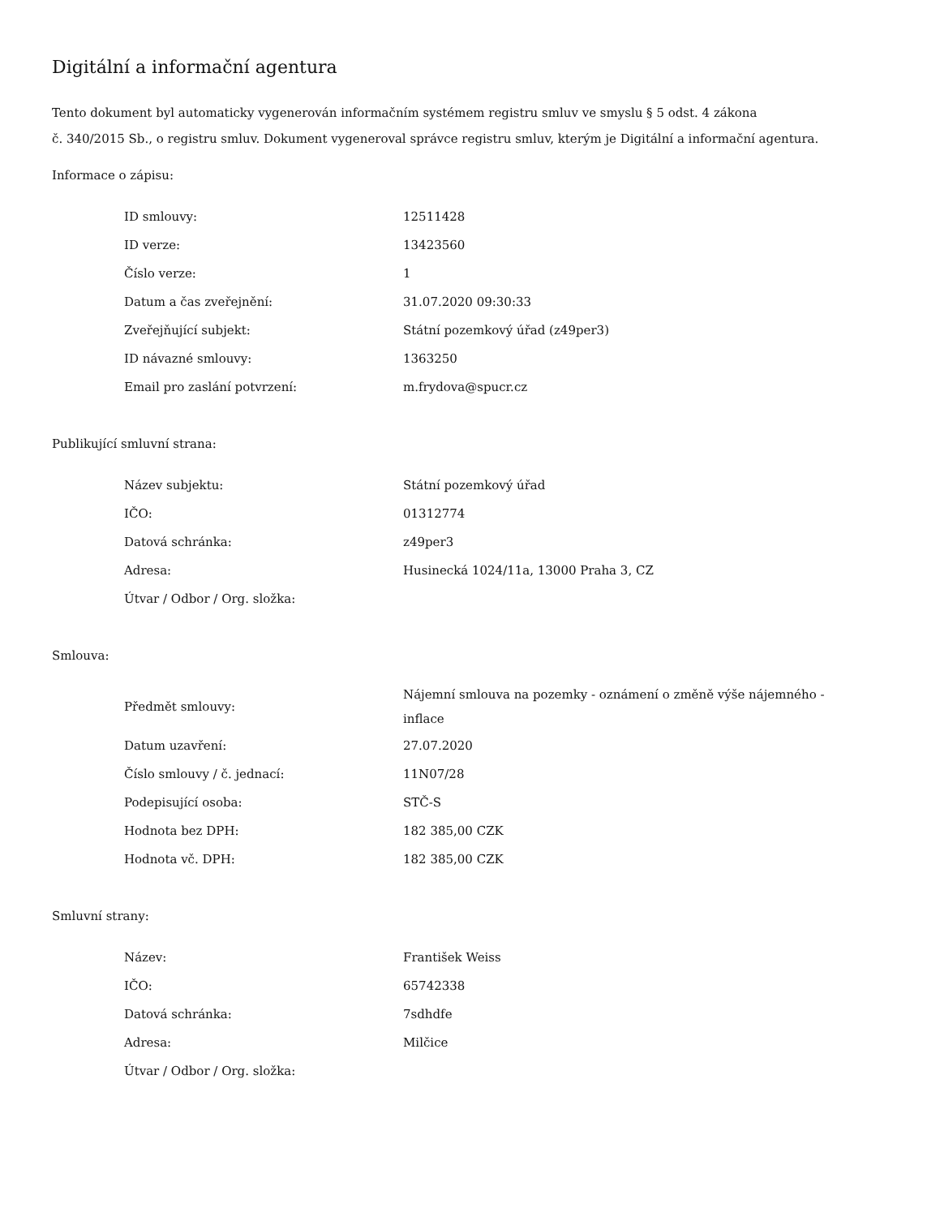Digitální a informační agentura
Tento dokument byl automaticky vygenerován informačním systémem registru smluv ve smyslu § 5 odst. 4 zákona
č. 340/2015 Sb., o registru smluv. Dokument vygeneroval správce registru smluv, kterým je Digitální a informační agentura.
Informace o zápisu:
| ID smlouvy: | 12511428 |
| ID verze: | 13423560 |
| Číslo verze: | 1 |
| Datum a čas zveřejnění: | 31.07.2020 09:30:33 |
| Zveřejňující subjekt: | Státní pozemkový úřad (z49per3) |
| ID návazné smlouvy: | 1363250 |
| Email pro zaslání potvrzení: | m.frydova@spucr.cz |
Publikující smluvní strana:
| Název subjektu: | Státní pozemkový úřad |
| IČO: | 01312774 |
| Datová schránka: | z49per3 |
| Adresa: | Husinecká 1024/11a, 13000 Praha 3, CZ |
| Útvar / Odbor / Org. složka: | |
Smlouva:
| Předmět smlouvy: | Nájemní smlouva na pozemky - oznámení o změně výše nájemného - inflace |
| Datum uzavření: | 27.07.2020 |
| Číslo smlouvy / č. jednací: | 11N07/28 |
| Podepisující osoba: | STČ-S |
| Hodnota bez DPH: | 182 385,00 CZK |
| Hodnota vč. DPH: | 182 385,00 CZK |
Smluvní strany:
| Název: | František Weiss |
| IČO: | 65742338 |
| Datová schránka: | 7sdhdfe |
| Adresa: | Milčice |
| Útvar / Odbor / Org. složka: | |